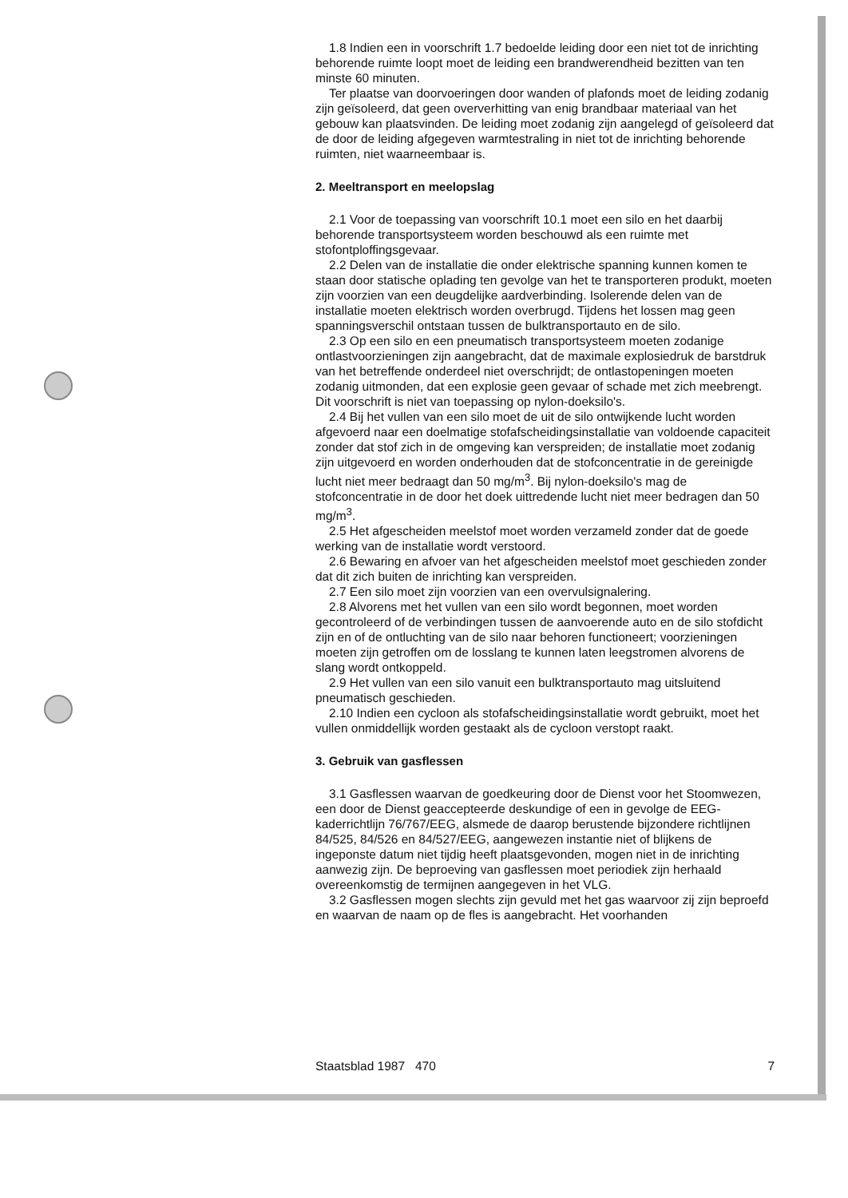1.8 Indien een in voorschrift 1.7 bedoelde leiding door een niet tot de inrichting behorende ruimte loopt moet de leiding een brandwerendheid bezitten van ten minste 60 minuten.
Ter plaatse van doorvoeringen door wanden of plafonds moet de leiding zodanig zijn geïsoleerd, dat geen oververhitting van enig brandbaar materiaal van het gebouw kan plaatsvinden. De leiding moet zodanig zijn aangelegd of geïsoleerd dat de door de leiding afgegeven warmtestraling in niet tot de inrichting behorende ruimten, niet waarneembaar is.
2. Meeltransport en meelopslag
2.1 Voor de toepassing van voorschrift 10.1 moet een silo en het daarbij behorende transportsysteem worden beschouwd als een ruimte met stofontploffingsgevaar.
2.2 Delen van de installatie die onder elektrische spanning kunnen komen te staan door statische oplading ten gevolge van het te transporteren produkt, moeten zijn voorzien van een deugdelijke aardverbinding. Isolerende delen van de installatie moeten elektrisch worden overbrugd. Tijdens het lossen mag geen spanningsverschil ontstaan tussen de bulktransportauto en de silo.
2.3 Op een silo en een pneumatisch transportsysteem moeten zodanige ontlastvoorzieningen zijn aangebracht, dat de maximale explosiedruk de barstdruk van het betreffende onderdeel niet overschrijdt; de ontlastopeningen moeten zodanig uitmonden, dat een explosie geen gevaar of schade met zich meebrengt. Dit voorschrift is niet van toepassing op nylon-doeksilo's.
2.4 Bij het vullen van een silo moet de uit de silo ontwijkende lucht worden afgevoerd naar een doelmatige stofafscheidingsinstallatie van voldoende capaciteit zonder dat stof zich in de omgeving kan verspreiden; de installatie moet zodanig zijn uitgevoerd en worden onderhouden dat de stofconcentratie in de gereinigde lucht niet meer bedraagt dan 50 mg/m<sup>3</sup>. Bij nylon-doeksilo's mag de stofconcentratie in de door het doek uittredende lucht niet meer bedragen dan 50 mg/m<sup>3</sup>.
2.5 Het afgescheiden meelstof moet worden verzameld zonder dat de goede werking van de installatie wordt verstoord.
2.6 Bewaring en afvoer van het afgescheiden meelstof moet geschieden zonder dat dit zich buiten de inrichting kan verspreiden.
2.7 Een silo moet zijn voorzien van een overvulsignalering.
2.8 Alvorens met het vullen van een silo wordt begonnen, moet worden gecontroleerd of de verbindingen tussen de aanvoerende auto en de silo stofdicht zijn en of de ontluchting van de silo naar behoren functioneert; voorzieningen moeten zijn getroffen om de losslang te kunnen laten leegstromen alvorens de slang wordt ontkoppeld.
2.9 Het vullen van een silo vanuit een bulktransportauto mag uitsluitend pneumatisch geschieden.
2.10 Indien een cycloon als stofafscheidingsinstallatie wordt gebruikt, moet het vullen onmiddellijk worden gestaakt als de cycloon verstopt raakt.
3. Gebruik van gasflessen
3.1 Gasflessen waarvan de goedkeuring door de Dienst voor het Stoomwezen, een door de Dienst geaccepteerde deskundige of een in gevolge de EEG-kaderrichtlijn 76/767/EEG, alsmede de daarop berustende bijzondere richtlijnen 84/525, 84/526 en 84/527/EEG, aangewezen instantie niet of blijkens de ingeponste datum niet tijdig heeft plaatsgevonden, mogen niet in de inrichting aanwezig zijn. De beproeving van gasflessen moet periodiek zijn herhaald overeenkomstig de termijnen aangegeven in het VLG.
3.2 Gasflessen mogen slechts zijn gevuld met het gas waarvoor zij zijn beproefd en waarvan de naam op de fles is aangebracht. Het voorhanden
Staatsblad 1987 470 7